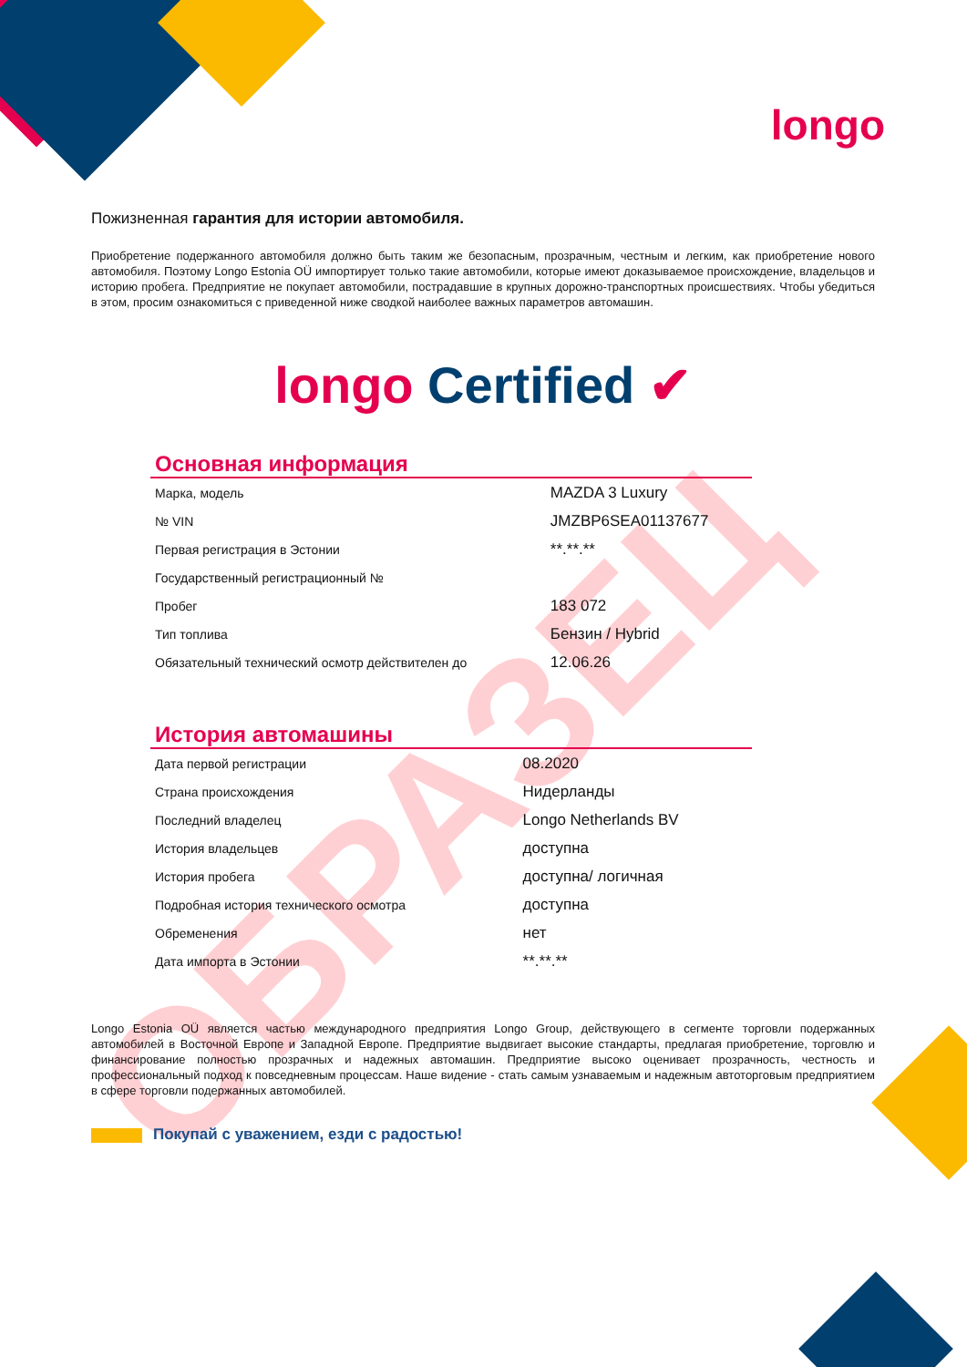longo
ОБРАЗЕЦ
Пожизненная гарантия для истории автомобиля.
Приобретение подержанного автомобиля должно быть таким же безопасным, прозрачным, честным и легким, как приобретение нового автомобиля. Поэтому Longo Estonia OÜ импортирует только такие автомобили, которые имеют доказываемое происхождение, владельцов и историю пробега. Предприятие не покупает автомобили, пострадавшие в крупных дорожно-транспортных происшествиях. Чтобы убедиться в этом, просим ознакомиться с приведенной ниже сводкой наиболее важных параметров автомашин.
longo Certified ✔
Основная информация
| Марка, модель | MAZDA 3 Luxury |
| № VIN | JMZBP6SEA01137677 |
| Первая регистрация в Эстонии | **.**.** |
| Государственный регистрационный № | |
| Пробег | 183 072 |
| Тип топлива | Бензин / Hybrid |
| Обязательный технический осмотр действителен до | 12.06.26 |
История автомашины
| Дата первой регистрации | 08.2020 |
| Страна происхождения | Нидерланды |
| Последний владелец | Longo Netherlands BV |
| История владельцев | доступна |
| История пробега | доступна/ логичная |
| Подробная история технического осмотра | доступна |
| Обременения | нет |
| Дата импорта в Эстонии | **.**.** |
Longo Estonia OÜ является частью международного предприятия Longo Group, действующего в сегменте торговли подержанных автомобилей в Восточной Европе и Западной Европе. Предприятие выдвигает высокие стандарты, предлагая приобретение, торговлю и финансирование полностью прозрачных и надежных автомашин. Предприятие высоко оценивает прозрачность, честность и профессиональный подход к повседневным процессам. Наше видение - стать самым узнаваемым и надежным автоторговым предприятием в сфере торговли подержанных автомобилей.
Покупай с уважением, езди с радостью!